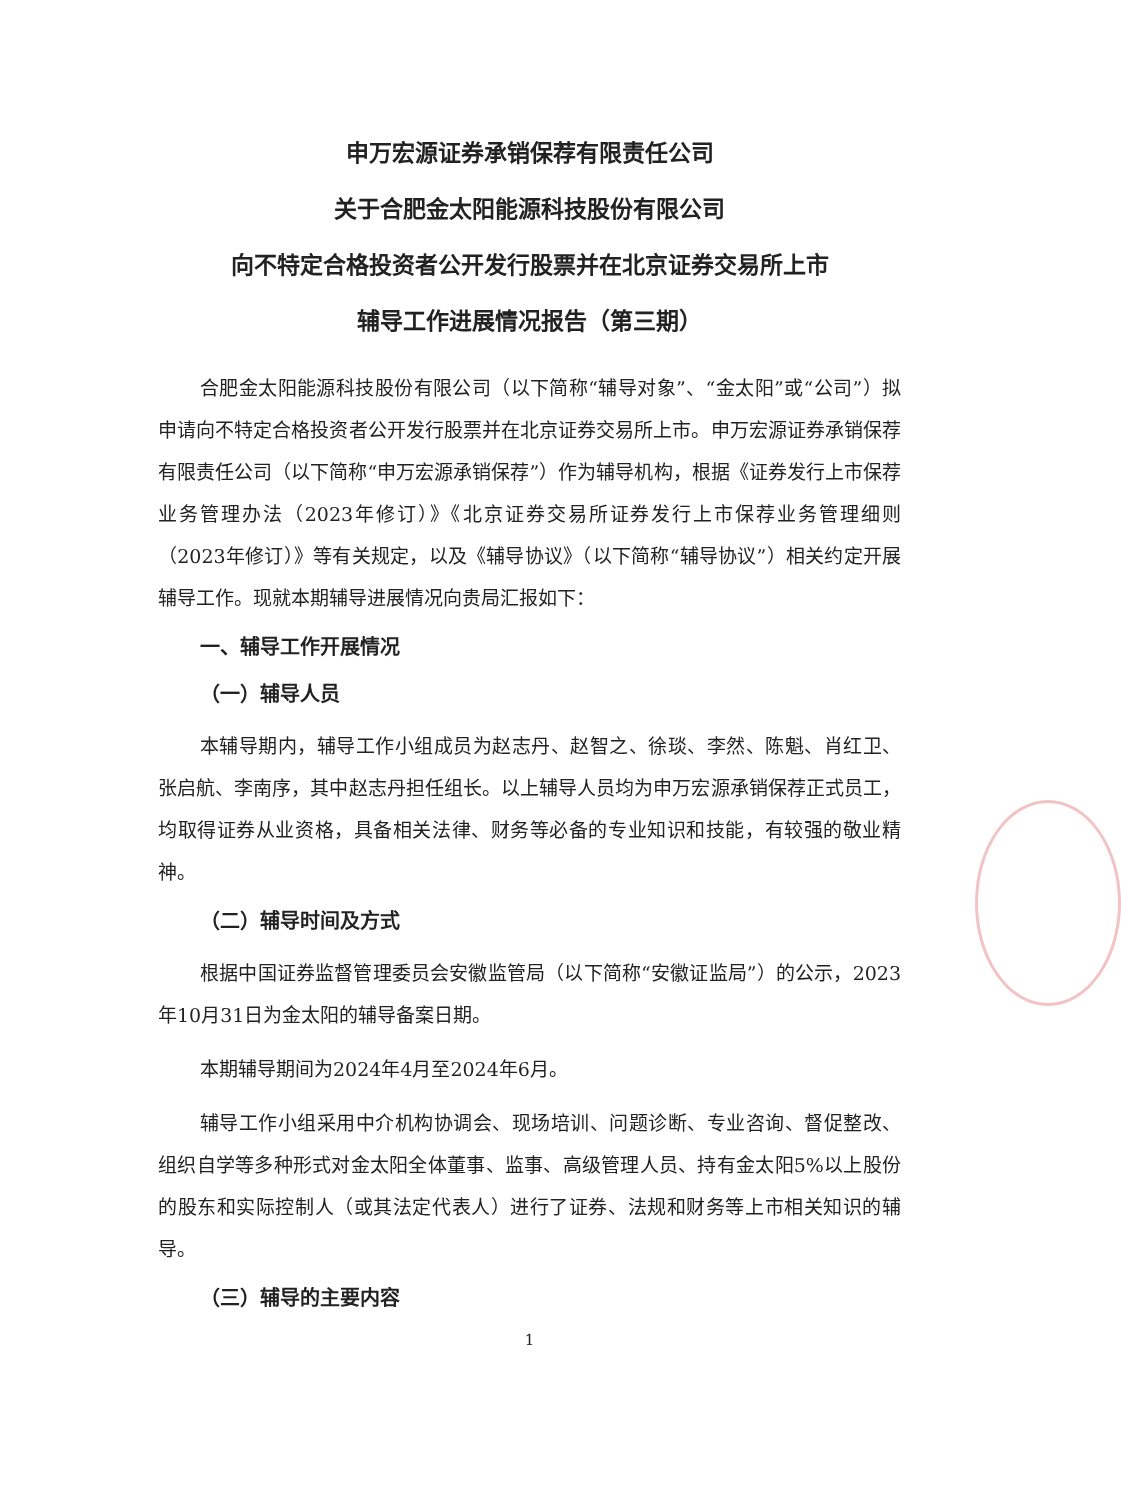申万宏源证券承销保荐有限责任公司
关于合肥金太阳能源科技股份有限公司
向不特定合格投资者公开发行股票并在北京证券交易所上市
辅导工作进展情况报告（第三期）
合肥金太阳能源科技股份有限公司（以下简称“辅导对象”、“金太阳”或“公司”）拟申请向不特定合格投资者公开发行股票并在北京证券交易所上市。申万宏源证券承销保荐有限责任公司（以下简称“申万宏源承销保荐”）作为辅导机构，根据《证券发行上市保荐业务管理办法（2023年修订）》《北京证券交易所证券发行上市保荐业务管理细则（2023年修订）》等有关规定，以及《辅导协议》（以下简称“辅导协议”）相关约定开展辅导工作。现就本期辅导进展情况向贵局汇报如下：
一、辅导工作开展情况
（一）辅导人员
本辅导期内，辅导工作小组成员为赵志丹、赵智之、徐琰、李然、陈魁、肖红卫、张启航、李南序，其中赵志丹担任组长。以上辅导人员均为申万宏源承销保荐正式员工，均取得证券从业资格，具备相关法律、财务等必备的专业知识和技能，有较强的敬业精神。
（二）辅导时间及方式
根据中国证券监督管理委员会安徽监管局（以下简称“安徽证监局”）的公示，2023年10月31日为金太阳的辅导备案日期。
本期辅导期间为2024年4月至2024年6月。
辅导工作小组采用中介机构协调会、现场培训、问题诊断、专业咨询、督促整改、组织自学等多种形式对金太阳全体董事、监事、高级管理人员、持有金太阳5%以上股份的股东和实际控制人（或其法定代表人）进行了证券、法规和财务等上市相关知识的辅导。
（三）辅导的主要内容
1